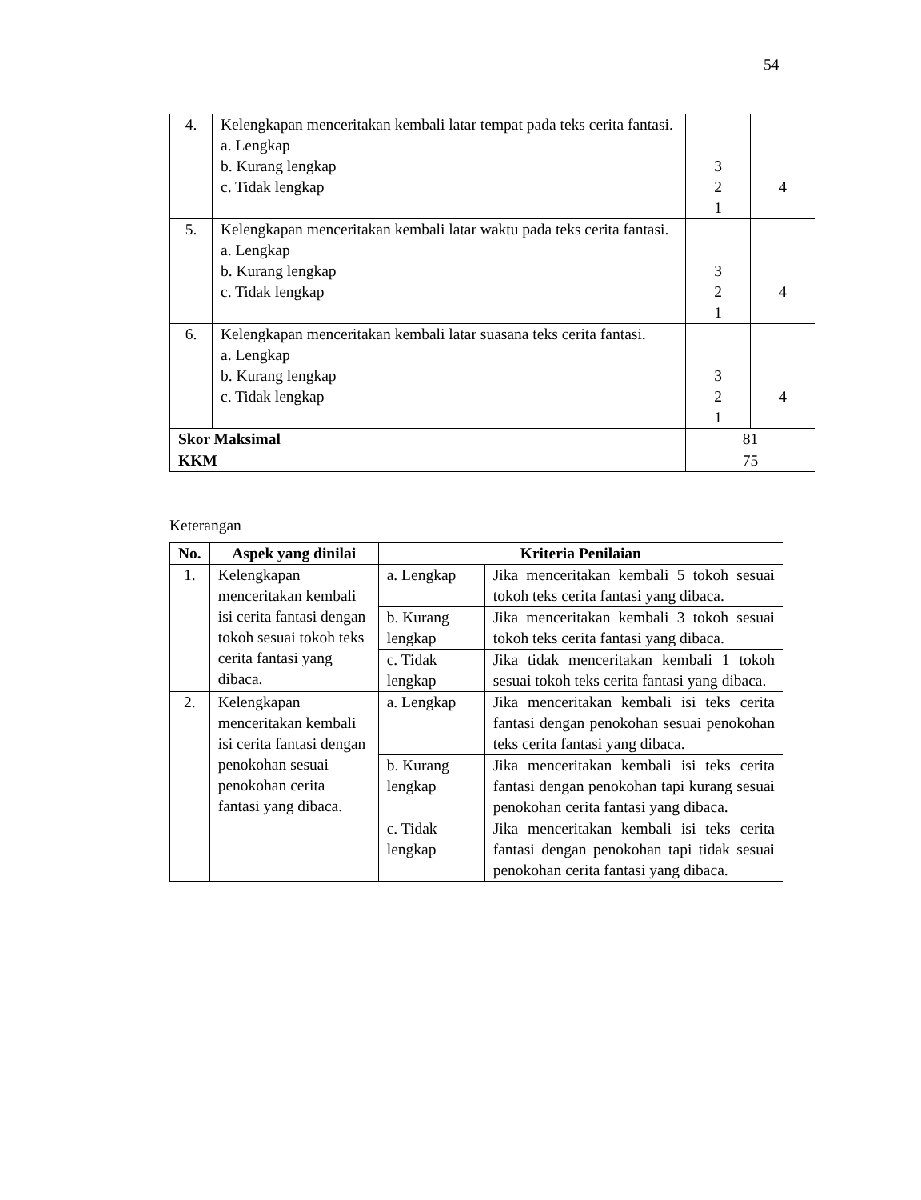54
| 4. | Kelengkapan menceritakan kembali latar tempat pada teks cerita fantasi. a. Lengkap b. Kurang lengkap c. Tidak lengkap | 3 2 1 | 4 |
| 5. | Kelengkapan menceritakan kembali latar waktu pada teks cerita fantasi. a. Lengkap b. Kurang lengkap c. Tidak lengkap | 3 2 1 | 4 |
| 6. | Kelengkapan menceritakan kembali latar suasana teks cerita fantasi. a. Lengkap b. Kurang lengkap c. Tidak lengkap | 3 2 1 | 4 |
| Skor Maksimal | | 81 | |
| KKM | | 75 | |
Keterangan
| No. | Aspek yang dinilai | Kriteria Penilaian | |
| --- | --- | --- | --- |
| 1. | Kelengkapan menceritakan kembali isi cerita fantasi dengan tokoh sesuai tokoh teks cerita fantasi yang dibaca. | a. Lengkap | Jika menceritakan kembali 5 tokoh sesuai tokoh teks cerita fantasi yang dibaca. |
| | | b. Kurang lengkap | Jika menceritakan kembali 3 tokoh sesuai tokoh teks cerita fantasi yang dibaca. |
| | | c. Tidak lengkap | Jika tidak menceritakan kembali 1 tokoh sesuai tokoh teks cerita fantasi yang dibaca. |
| 2. | Kelengkapan menceritakan kembali isi cerita fantasi dengan penokohan sesuai penokohan cerita fantasi yang dibaca. | a. Lengkap | Jika menceritakan kembali isi teks cerita fantasi dengan penokohan sesuai penokohan teks cerita fantasi yang dibaca. |
| | | b. Kurang lengkap | Jika menceritakan kembali isi teks cerita fantasi dengan penokohan tapi kurang sesuai penokohan cerita fantasi yang dibaca. |
| | | c. Tidak lengkap | Jika menceritakan kembali isi teks cerita fantasi dengan penokohan tapi tidak sesuai penokohan cerita fantasi yang dibaca. |